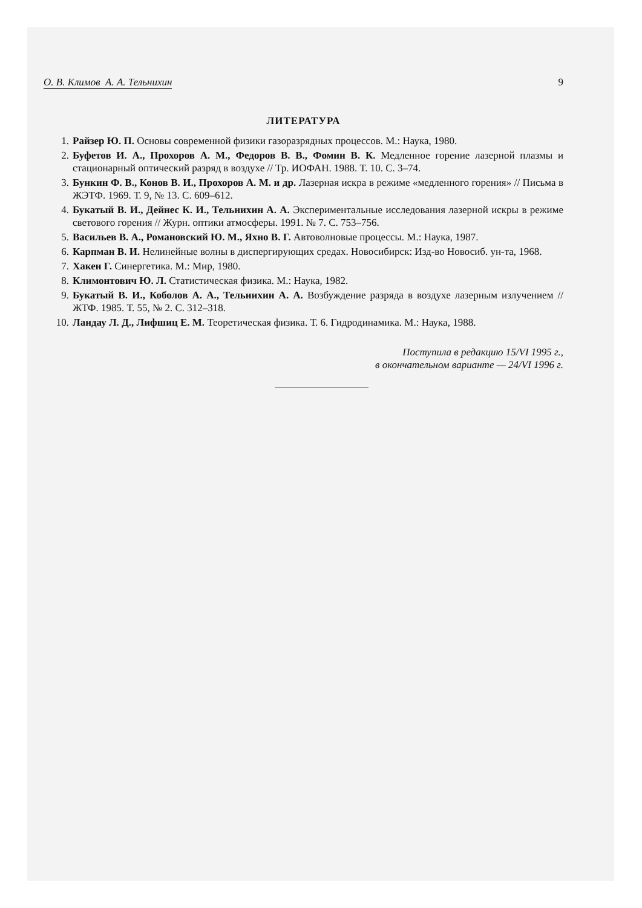О. В. Климов А. А. Тельнихин 9
ЛИТЕРАТУРА
1. Райзер Ю. П. Основы современной физики газоразрядных процессов. М.: Наука, 1980.
2. Буфетов И. А., Прохоров А. М., Федоров В. В., Фомин В. К. Медленное горение лазерной плазмы и стационарный оптический разряд в воздухе // Тр. ИОФАН. 1988. Т. 10. С. 3–74.
3. Бункин Ф. В., Конов В. И., Прохоров А. М. и др. Лазерная искра в режиме «медленного горения» // Письма в ЖЭТФ. 1969. Т. 9, № 13. С. 609–612.
4. Букатый В. И., Дейнес К. И., Тельнихин А. А. Экспериментальные исследования лазерной искры в режиме светового горения // Журн. оптики атмосферы. 1991. № 7. С. 753–756.
5. Васильев В. А., Романовский Ю. М., Яхно В. Г. Автоволновые процессы. М.: Наука, 1987.
6. Карпман В. И. Нелинейные волны в диспергирующих средах. Новосибирск: Изд-во Новосиб. ун-та, 1968.
7. Хакен Г. Синергетика. М.: Мир, 1980.
8. Климонтович Ю. Л. Статистическая физика. М.: Наука, 1982.
9. Букатый В. И., Коболов А. А., Тельнихин А. А. Возбуждение разряда в воздухе лазерным излучением // ЖТФ. 1985. Т. 55, № 2. С. 312–318.
10. Ландау Л. Д., Лифшиц Е. М. Теоретическая физика. Т. 6. Гидродинамика. М.: Наука, 1988.
Поступила в редакцию 15/VI 1995 г.,
в окончательном варианте — 24/VI 1996 г.